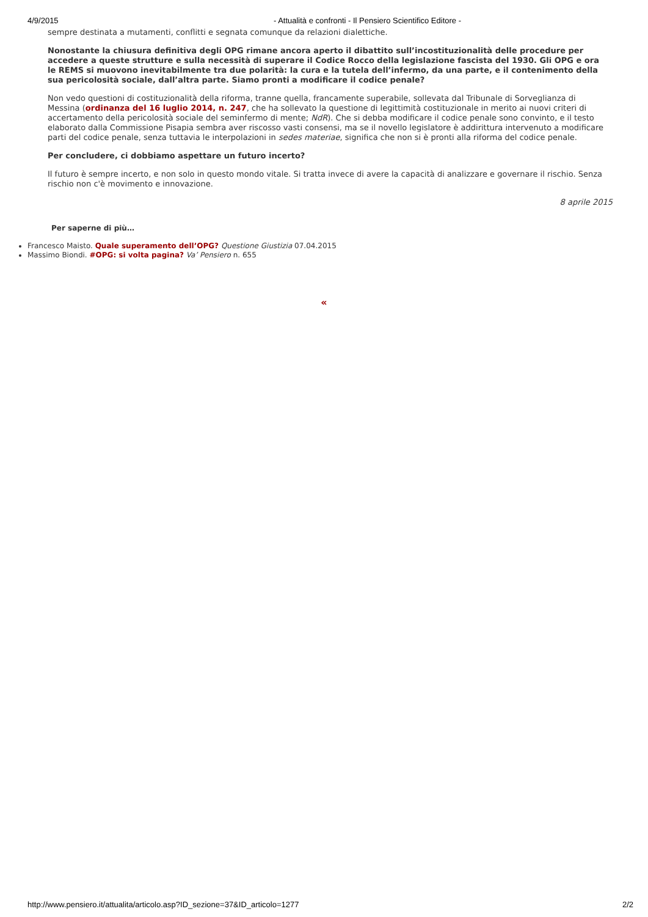4/9/2015 - Attualità e confronti - Il Pensiero Scientifico Editore -
sempre destinata a mutamenti, conflitti e segnata comunque da relazioni dialettiche.
Nonostante la chiusura definitiva degli OPG rimane ancora aperto il dibattito sull’incostituzionalità delle procedure per accedere a queste strutture e sulla necessità di superare il Codice Rocco della legislazione fascista del 1930. Gli OPG e ora le REMS si muovono inevitabilmente tra due polarità: la cura e la tutela dell’infermo, da una parte, e il contenimento della sua pericolosità sociale, dall’altra parte. Siamo pronti a modificare il codice penale?
Non vedo questioni di costituzionalità della riforma, tranne quella, francamente superabile, sollevata dal Tribunale di Sorveglianza di Messina (ordinanza del 16 luglio 2014, n. 247, che ha sollevato la questione di legittimità costituzionale in merito ai nuovi criteri di accertamento della pericolosità sociale del seminfermo di mente; NdR). Che si debba modificare il codice penale sono convinto, e il testo elaborato dalla Commissione Pisapia sembra aver riscosso vasti consensi, ma se il novello legislatore è addirittura intervenuto a modificare parti del codice penale, senza tuttavia le interpolazioni in sedes materiae, significa che non si è pronti alla riforma del codice penale.
Per concludere, ci dobbiamo aspettare un futuro incerto?
Il futuro è sempre incerto, e non solo in questo mondo vitale. Si tratta invece di avere la capacità di analizzare e governare il rischio. Senza rischio non c'è movimento e innovazione.
8 aprile 2015
Per saperne di più…
Francesco Maisto. Quale superamento dell’OPG? Questione Giustizia 07.04.2015
Massimo Biondi. #OPG: si volta pagina? Va’ Pensiero n. 655
«
http://www.pensiero.it/attualita/articolo.asp?ID_sezione=37&ID_articolo=1277 2/2